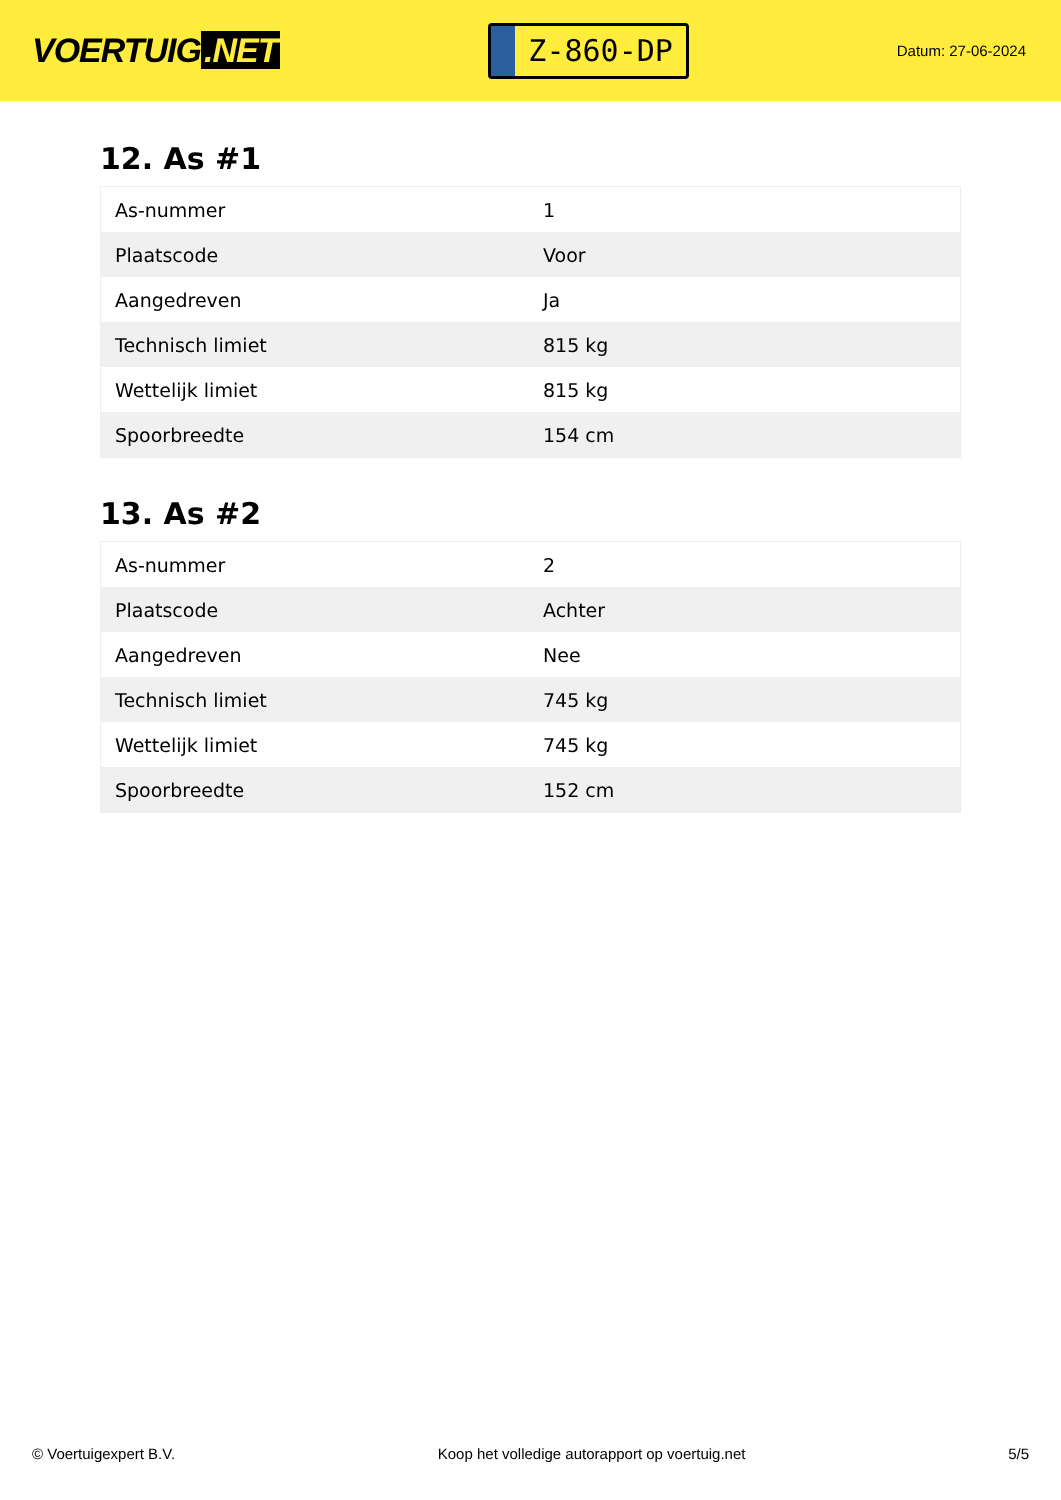VOERTUIG.NET
Z-860-DP
Datum: 27-06-2024
12. As #1
| As-nummer | 1 |
| Plaatscode | Voor |
| Aangedreven | Ja |
| Technisch limiet | 815 kg |
| Wettelijk limiet | 815 kg |
| Spoorbreedte | 154 cm |
13. As #2
| As-nummer | 2 |
| Plaatscode | Achter |
| Aangedreven | Nee |
| Technisch limiet | 745 kg |
| Wettelijk limiet | 745 kg |
| Spoorbreedte | 152 cm |
© Voertuigexpert B.V. Koop het volledige autorapport op voertuig.net 5/5